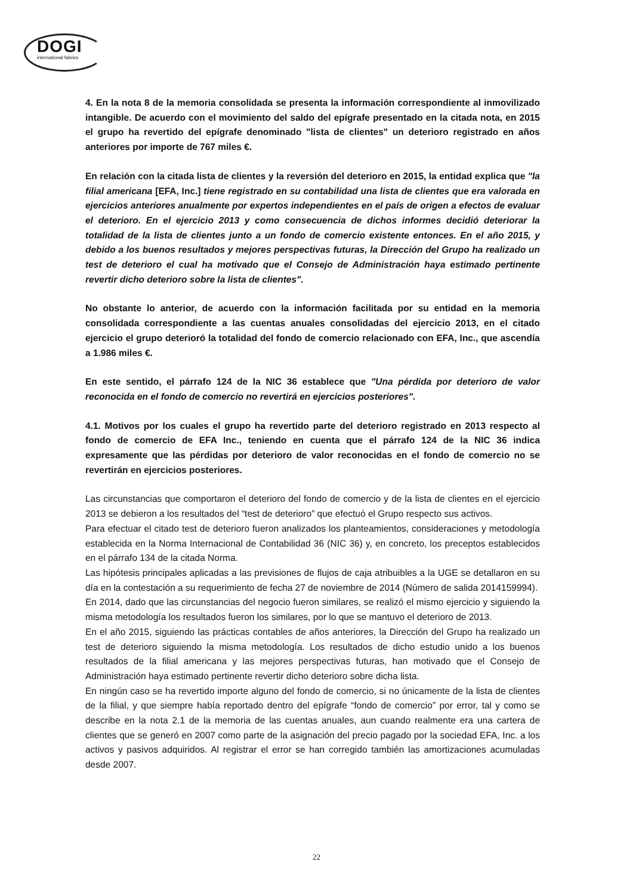DOGI
international fabrics
4. En la nota 8 de la memoria consolidada se presenta la información correspondiente al inmovilizado intangible. De acuerdo con el movimiento del saldo del epígrafe presentado en la citada nota, en 2015 el grupo ha revertido del epígrafe denominado "lista de clientes" un deterioro registrado en años anteriores por importe de 767 miles €.
En relación con la citada lista de clientes y la reversión del deterioro en 2015, la entidad explica que "la filial americana [EFA, Inc.] tiene registrado en su contabilidad una lista de clientes que era valorada en ejercicios anteriores anualmente por expertos independientes en el país de origen a efectos de evaluar el deterioro. En el ejercicio 2013 y como consecuencia de dichos informes decidió deteriorar la totalidad de la lista de clientes junto a un fondo de comercio existente entonces. En el año 2015, y debido a los buenos resultados y mejores perspectivas futuras, la Dirección del Grupo ha realizado un test de deterioro el cual ha motivado que el Consejo de Administración haya estimado pertinente revertir dicho deterioro sobre la lista de clientes".
No obstante lo anterior, de acuerdo con la información facilitada por su entidad en la memoria consolidada correspondiente a las cuentas anuales consolidadas del ejercicio 2013, en el citado ejercicio el grupo deterioró la totalidad del fondo de comercio relacionado con EFA, Inc., que ascendía a 1.986 miles €.
En este sentido, el párrafo 124 de la NIC 36 establece que "Una pérdida por deterioro de valor reconocida en el fondo de comercio no revertirá en ejercicios posteriores".
4.1. Motivos por los cuales el grupo ha revertido parte del deterioro registrado en 2013 respecto al fondo de comercio de EFA Inc., teniendo en cuenta que el párrafo 124 de la NIC 36 indica expresamente que las pérdidas por deterioro de valor reconocidas en el fondo de comercio no se revertirán en ejercicios posteriores.
Las circunstancias que comportaron el deterioro del fondo de comercio y de la lista de clientes en el ejercicio 2013 se debieron a los resultados del “test de deterioro” que efectuó el Grupo respecto sus activos.
Para efectuar el citado test de deterioro fueron analizados los planteamientos, consideraciones y metodología establecida en la Norma Internacional de Contabilidad 36 (NIC 36) y, en concreto, los preceptos establecidos en el párrafo 134 de la citada Norma.
Las hipótesis principales aplicadas a las previsiones de flujos de caja atribuibles a la UGE se detallaron en su día en la contestación a su requerimiento de fecha 27 de noviembre de 2014 (Número de salida 2014159994).
En 2014, dado que las circunstancias del negocio fueron similares, se realizó el mismo ejercicio y siguiendo la misma metodología los resultados fueron los similares, por lo que se mantuvo el deterioro de 2013.
En el año 2015, siguiendo las prácticas contables de años anteriores, la Dirección del Grupo ha realizado un test de deterioro siguiendo la misma metodología. Los resultados de dicho estudio unido a los buenos resultados de la filial americana y las mejores perspectivas futuras, han motivado que el Consejo de Administración haya estimado pertinente revertir dicho deterioro sobre dicha lista.
En ningún caso se ha revertido importe alguno del fondo de comercio, si no únicamente de la lista de clientes de la filial, y que siempre había reportado dentro del epígrafe “fondo de comercio” por error, tal y como se describe en la nota 2.1 de la memoria de las cuentas anuales, aun cuando realmente era una cartera de clientes que se generó en 2007 como parte de la asignación del precio pagado por la sociedad EFA, Inc. a los activos y pasivos adquiridos. Al registrar el error se han corregido también las amortizaciones acumuladas desde 2007.
22